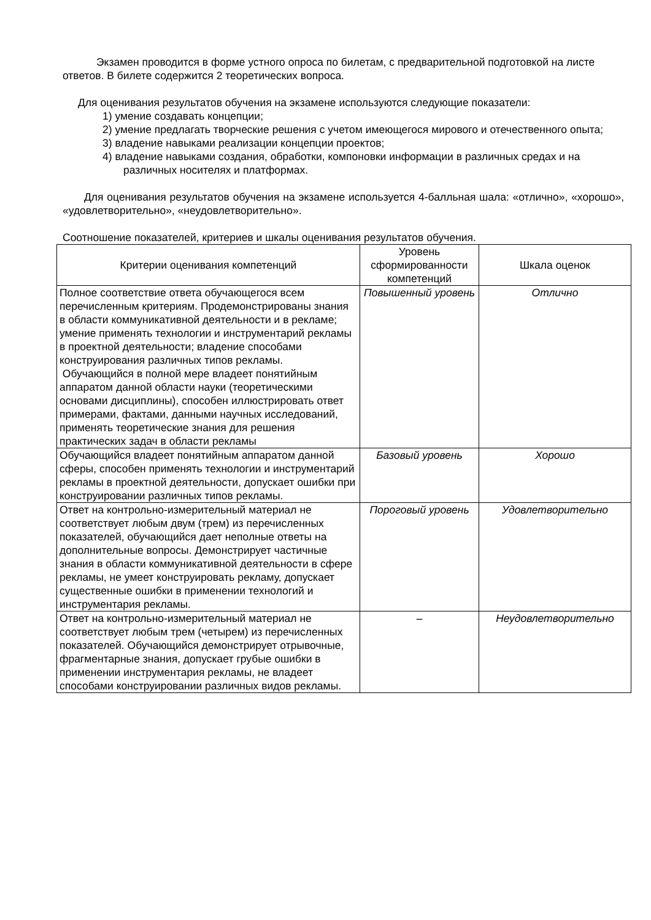Экзамен проводится в форме устного опроса по билетам, с предварительной подготовкой на листе ответов. В билете содержится 2 теоретических вопроса.
Для оценивания результатов обучения на экзамене используются следующие показатели:
1) умение создавать концепции;
2) умение предлагать творческие решения с учетом имеющегося мирового и отечественного опыта;
3) владение навыками реализации концепции проектов;
4) владение навыками создания, обработки, компоновки информации в различных средах и на различных носителях и платформах.
Для оценивания результатов обучения на экзамене используется 4-балльная шала: «отлично», «хорошо», «удовлетворительно», «неудовлетворительно».
Соотношение показателей, критериев и шкалы оценивания результатов обучения.
| Критерии оценивания компетенций | Уровень сформированности компетенций | Шкала оценок |
| Полное соответствие ответа обучающегося всем перечисленным критериям. Продемонстрированы знания в области коммуникативной деятельности и в рекламе; умение применять технологии и инструментарий рекламы в проектной деятельности; владение способами конструирования различных типов рекламы. Обучающийся в полной мере владеет понятийным аппаратом данной области науки (теоретическими основами дисциплины), способен иллюстрировать ответ примерами, фактами, данными научных исследований, применять теоретические знания для решения практических задач в области рекламы | Повышенный уровень | Отлично |
| Обучающийся владеет понятийным аппаратом данной сферы, способен применять технологии и инструментарий рекламы в проектной деятельности, допускает ошибки при конструировании различных типов рекламы. | Базовый уровень | Хорошо |
| Ответ на контрольно-измерительный материал не соответствует любым двум (трем) из перечисленных показателей, обучающийся дает неполные ответы на дополнительные вопросы. Демонстрирует частичные знания в области коммуникативной деятельности в сфере рекламы, не умеет конструировать рекламу, допускает существенные ошибки в применении технологий и инструментария рекламы. | Пороговый уровень | Удовлетворительно |
| Ответ на контрольно-измерительный материал не соответствует любым трем (четырем) из перечисленных показателей. Обучающийся демонстрирует отрывочные, фрагментарные знания, допускает грубые ошибки в применении инструментария рекламы, не владеет способами конструировании различных видов рекламы. | – | Неудовлетворительно |